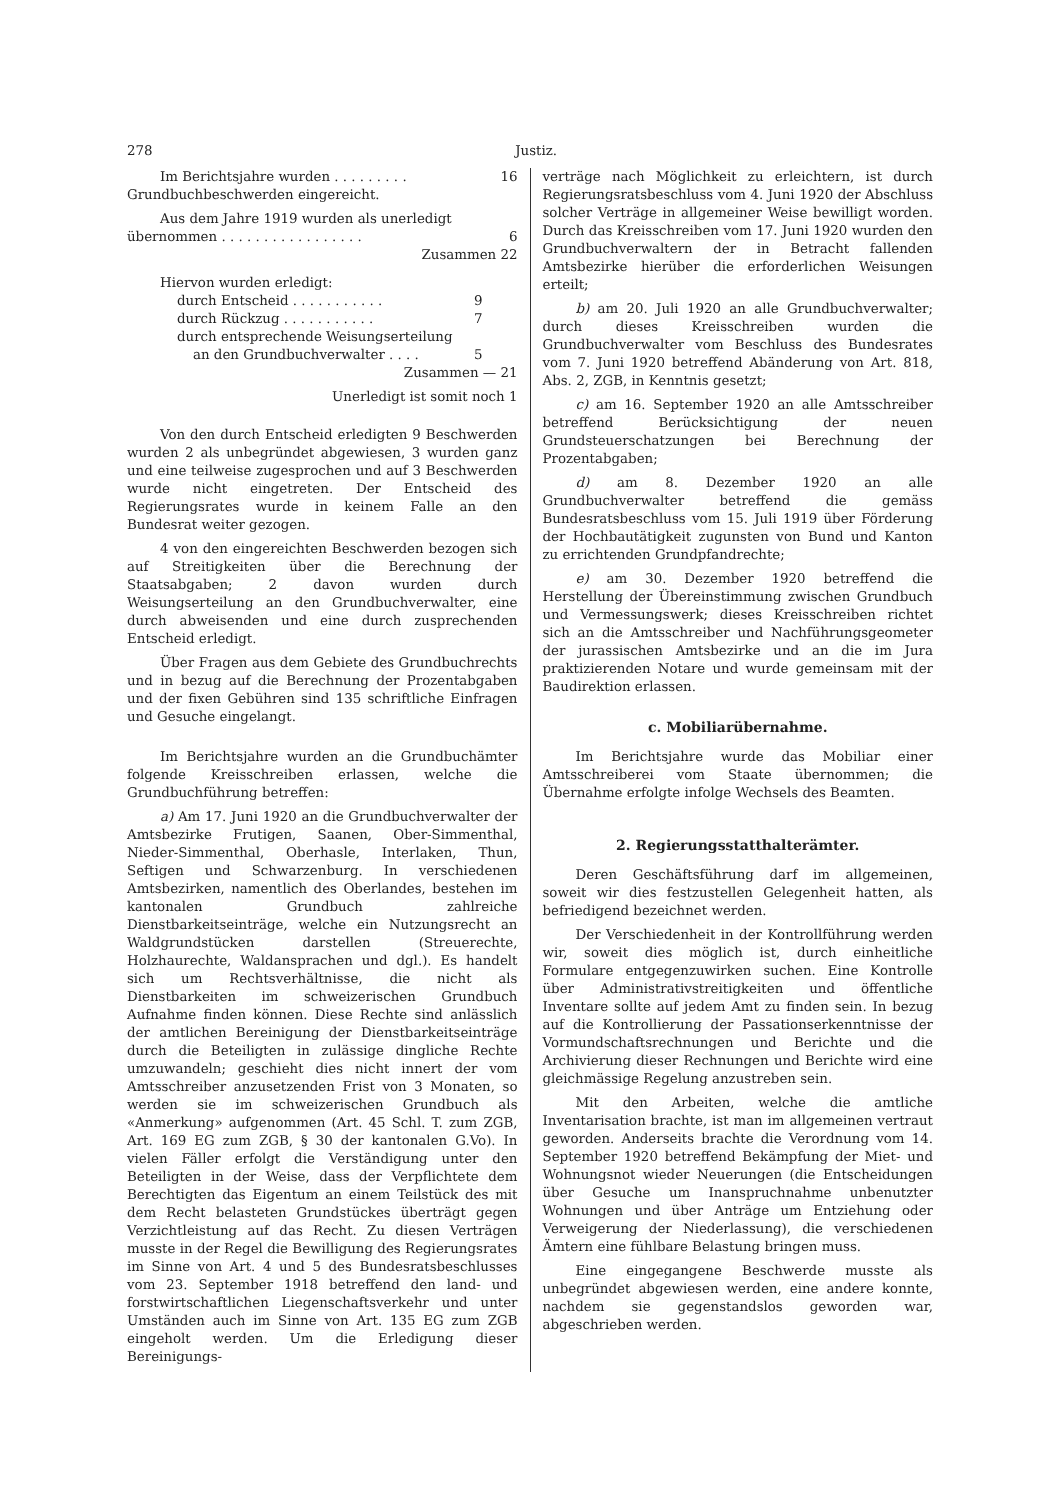278 Justiz.
Im Berichtsjahre wurden . . . . . . . . . 16
Grundbuchbeschwerden eingereicht.
Aus dem Jahre 1919 wurden als unerledigt
übernommen . . . . . . . . . . . . . . . . . 6
Zusammen 22
Hiervon wurden erledigt:
durch Entscheid . . . . . . . . . . . 9
durch Rückzug . . . . . . . . . . . 7
durch entsprechende Weisungserteilung
an den Grundbuchverwalter . . . . 5
Zusammen — 21
Unerledigt ist somit noch 1
Von den durch Entscheid erledigten 9 Beschwerden wurden 2 als unbegründet abgewiesen, 3 wurden ganz und eine teilweise zugesprochen und auf 3 Beschwerden wurde nicht eingetreten. Der Entscheid des Regierungsrates wurde in keinem Falle an den Bundesrat weiter gezogen.
4 von den eingereichten Beschwerden bezogen sich auf Streitigkeiten über die Berechnung der Staatsabgaben; 2 davon wurden durch Weisungserteilung an den Grundbuchverwalter, eine durch abweisenden und eine durch zusprechenden Entscheid erledigt.
Über Fragen aus dem Gebiete des Grundbuchrechts und in bezug auf die Berechnung der Prozentabgaben und der fixen Gebühren sind 135 schriftliche Einfragen und Gesuche eingelangt.
Im Berichtsjahre wurden an die Grundbuchämter folgende Kreisschreiben erlassen, welche die Grundbuchführung betreffen:
a) Am 17. Juni 1920 an die Grundbuchverwalter der Amtsbezirke Frutigen, Saanen, Ober-Simmenthal, Nieder-Simmenthal, Oberhasle, Interlaken, Thun, Seftigen und Schwarzenburg. In verschiedenen Amtsbezirken, namentlich des Oberlandes, bestehen im kantonalen Grundbuch zahlreiche Dienstbarkeitseinträge, welche ein Nutzungsrecht an Waldgrundstücken darstellen (Streuerechte, Holzhaurechte, Waldansprachen und dgl.). Es handelt sich um Rechtsverhältnisse, die nicht als Dienstbarkeiten im schweizerischen Grundbuch Aufnahme finden können. Diese Rechte sind anlässlich der amtlichen Bereinigung der Dienstbarkeitseinträge durch die Beteiligten in zulässige dingliche Rechte umzuwandeln; geschieht dies nicht innert der vom Amtsschreiber anzusetzenden Frist von 3 Monaten, so werden sie im schweizerischen Grundbuch als «Anmerkung» aufgenommen (Art. 45 Schl. T. zum ZGB, Art. 169 EG zum ZGB, § 30 der kantonalen G.Vo). In vielen Fäller erfolgt die Verständigung unter den Beteiligten in der Weise, dass der Verpflichtete dem Berechtigten das Eigentum an einem Teilstück des mit dem Recht belasteten Grundstückes überträgt gegen Verzichtleistung auf das Recht. Zu diesen Verträgen musste in der Regel die Bewilligung des Regierungsrates im Sinne von Art. 4 und 5 des Bundesratsbeschlusses vom 23. September 1918 betreffend den land- und forstwirtschaftlichen Liegenschaftsverkehr und unter Umständen auch im Sinne von Art. 135 EG zum ZGB eingeholt werden. Um die Erledigung dieser Bereinigungs-
verträge nach Möglichkeit zu erleichtern, ist durch Regierungsratsbeschluss vom 4. Juni 1920 der Abschluss solcher Verträge in allgemeiner Weise bewilligt worden. Durch das Kreisschreiben vom 17. Juni 1920 wurden den Grundbuchverwaltern der in Betracht fallenden Amtsbezirke hierüber die erforderlichen Weisungen erteilt;
b) am 20. Juli 1920 an alle Grundbuchverwalter; durch dieses Kreisschreiben wurden die Grundbuchverwalter vom Beschluss des Bundesrates vom 7. Juni 1920 betreffend Abänderung von Art. 818, Abs. 2, ZGB, in Kenntnis gesetzt;
c) am 16. September 1920 an alle Amtsschreiber betreffend Berücksichtigung der neuen Grundsteuerschatzungen bei Berechnung der Prozentabgaben;
d) am 8. Dezember 1920 an alle Grundbuchverwalter betreffend die gemäss Bundesratsbeschluss vom 15. Juli 1919 über Förderung der Hochbautätigkeit zugunsten von Bund und Kanton zu errichtenden Grundpfandrechte;
e) am 30. Dezember 1920 betreffend die Herstellung der Übereinstimmung zwischen Grundbuch und Vermessungswerk; dieses Kreisschreiben richtet sich an die Amtsschreiber und Nachführungsgeometer der jurassischen Amtsbezirke und an die im Jura praktizierenden Notare und wurde gemeinsam mit der Baudirektion erlassen.
c. Mobiliarübernahme.
Im Berichtsjahre wurde das Mobiliar einer Amtsschreiberei vom Staate übernommen; die Übernahme erfolgte infolge Wechsels des Beamten.
2. Regierungsstatthalterämter.
Deren Geschäftsführung darf im allgemeinen, soweit wir dies festzustellen Gelegenheit hatten, als befriedigend bezeichnet werden.
Der Verschiedenheit in der Kontrollführung werden wir, soweit dies möglich ist, durch einheitliche Formulare entgegenzuwirken suchen. Eine Kontrolle über Administrativstreitigkeiten und öffentliche Inventare sollte auf jedem Amt zu finden sein. In bezug auf die Kontrollierung der Passationserkenntnisse der Vormundschaftsrechnungen und Berichte und die Archivierung dieser Rechnungen und Berichte wird eine gleichmässige Regelung anzustreben sein.
Mit den Arbeiten, welche die amtliche Inventarisation brachte, ist man im allgemeinen vertraut geworden. Anderseits brachte die Verordnung vom 14. September 1920 betreffend Bekämpfung der Miet- und Wohnungsnot wieder Neuerungen (die Entscheidungen über Gesuche um Inanspruchnahme unbenutzter Wohnungen und über Anträge um Entziehung oder Verweigerung der Niederlassung), die verschiedenen Ämtern eine fühlbare Belastung bringen muss.
Eine eingegangene Beschwerde musste als unbegründet abgewiesen werden, eine andere konnte, nachdem sie gegenstandslos geworden war, abgeschrieben werden.